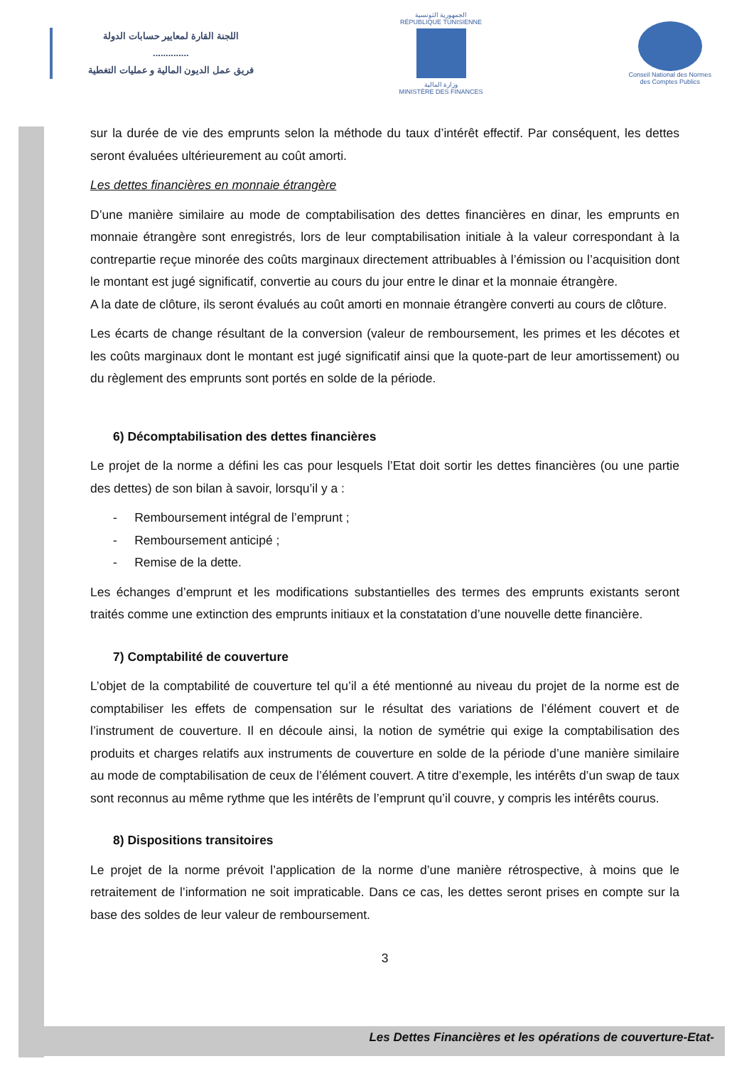اللجنة القارة لمعايير حسابات الدولة
..............
فريق عمل الديون المالية و عمليات التغطية
الجمهورية التونسية
RÉPUBLIQUE TUNISIENNE
وزارة المالية
MINISTÈRE DES FINANCES
Conseil National des Normes
des Comptes Publics
sur la durée de vie des emprunts selon la méthode du taux d’intérêt effectif. Par conséquent, les dettes seront évaluées ultérieurement au coût amorti.
Les dettes financières en monnaie étrangère
D’une manière similaire au mode de comptabilisation des dettes financières en dinar, les emprunts en monnaie étrangère sont enregistrés, lors de leur comptabilisation initiale à la valeur correspondant à la contrepartie reçue minorée des coûts marginaux directement attribuables à l’émission ou l’acquisition dont le montant est jugé significatif, convertie au cours du jour entre le dinar et la monnaie étrangère.
A la date de clôture, ils seront évalués au coût amorti en monnaie étrangère converti au cours de clôture.
Les écarts de change résultant de la conversion (valeur de remboursement, les primes et les décotes et les coûts marginaux dont le montant est jugé significatif ainsi que la quote-part de leur amortissement) ou du règlement des emprunts sont portés en solde de la période.
6) Décomptabilisation des dettes financières
Le projet de la norme a défini les cas pour lesquels l’Etat doit sortir les dettes financières (ou une partie des dettes) de son bilan à savoir, lorsqu’il y a :
- Remboursement intégral de l’emprunt ;
- Remboursement anticipé ;
- Remise de la dette.
Les échanges d’emprunt et les modifications substantielles des termes des emprunts existants seront traités comme une extinction des emprunts initiaux et la constatation d’une nouvelle dette financière.
7) Comptabilité de couverture
L’objet de la comptabilité de couverture tel qu’il a été mentionné au niveau du projet de la norme est de comptabiliser les effets de compensation sur le résultat des variations de l’élément couvert et de l’instrument de couverture. Il en découle ainsi, la notion de symétrie qui exige la comptabilisation des produits et charges relatifs aux instruments de couverture en solde de la période d’une manière similaire au mode de comptabilisation de ceux de l’élément couvert. A titre d’exemple, les intérêts d’un swap de taux sont reconnus au même rythme que les intérêts de l’emprunt qu’il couvre, y compris les intérêts courus.
8) Dispositions transitoires
Le projet de la norme prévoit l’application de la norme d’une manière rétrospective, à moins que le retraitement de l’information ne soit impraticable. Dans ce cas, les dettes seront prises en compte sur la base des soldes de leur valeur de remboursement.
3
Les Dettes Financières et les opérations de couverture-Etat-